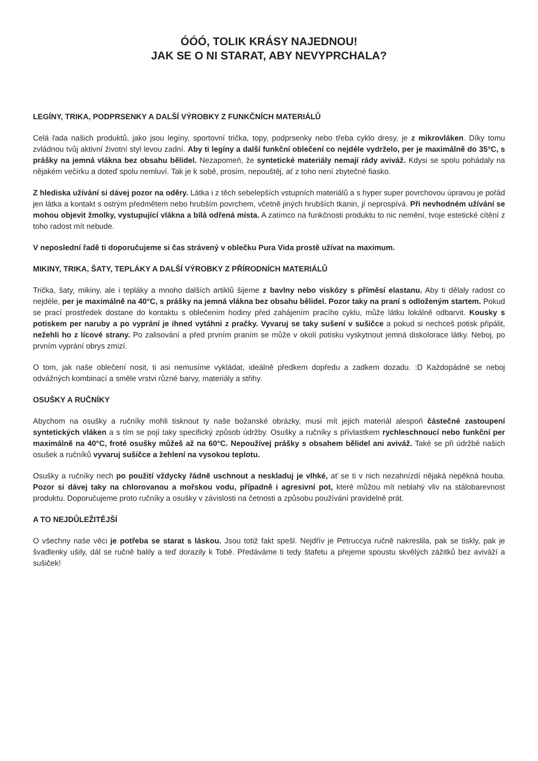ÓÓÓ, TOLIK KRÁSY NAJEDNOU!
JAK SE O NI STARAT, ABY NEVYPRCHALA?
LEGÍNY, TRIKA, PODPRSENKY A DALŠÍ VÝROBKY Z FUNKČNÍCH MATERIÁLŮ
Celá řada našich produktů, jako jsou legíny, sportovní trička, topy, podprsenky nebo třeba cyklo dresy, je z mikro­vláken. Díky tomu zvládnou tvůj aktivní životní styl levou zadní. Aby ti legíny a další funkční oblečení co nejdéle vydrželo, per je maximálně do 35°C, s prášky na jemná vlákna bez obsahu bělidel. Nezapomeň, že syntetické materiály nemají rády aviváž. Kdysi se spolu pohádaly na nějakém večírku a doteď spolu nemluví. Tak je k sobě, prosím, nepouštěj, ať z toho není zbytečné fiasko.
Z hlediska užívání si dávej pozor na oděry. Látka i z těch sebelepších vstupních materiálů a s hyper super povrcho­vou úpravou je pořád jen látka a kontakt s ostrým předmětem nebo hrubším povrchem, včetně jiných hrubších tkanin, jí neprospívá. Při nevhodném užívání se mohou objevit žmolky, vystupující vlákna a bílá odřená místa. A zatímco na funkčnosti produktu to nic nemění, tvoje estetické cítění z toho radost mít nebude.
V neposlední řadě ti doporučujeme si čas strávený v oblečku Pura Vida prostě užívat na maximum.
MIKINY, TRIKA, ŠATY, TEPLÁKY A DALŠÍ VÝROBKY Z PŘÍRODNÍCH MATERIÁLŮ
Trička, šaty, mikiny, ale i tepláky a mnoho dalších artiklů šijeme z bavlny nebo viskózy s příměsí elastanu. Aby ti děla­ly radost co nejdéle, per je maximálně na 40°C, s prášky na jemná vlákna bez obsahu bělidel. Pozor taky na praní s odloženým startem. Pokud se prací prostředek dostane do kontaktu s oblečením hodiny před zahájením pracího cyklu, může látku lokálně odbarvit. Kousky s potiskem per naruby a po vyprání je ihned vytáhni z pračky. Vyvaruj se taky sušení v sušičce a pokud si nechceš potisk připálit, nežehli ho z lícové strany. Po zalisování a před prvním praním se může v okolí potisku vyskytnout jemná diskolorace látky. Neboj, po prvním vyprání obrys zmizí.
O tom, jak naše oblečení nosit, ti asi nemusíme vykládat, ideálně předkem dopředu a zadkem dozadu. :D Každopádně se neboj odvážných kombinací a směle vrstvi různé barvy, materiály a střihy.
OSUŠKY A RUČNÍKY
Abychom na osušky a ručníky mohli tisknout ty naše božanské obrázky, musí mít jejich materiál alespoň částečné zastoupení syntetických vláken a s tím se pojí taky specifický způsob údržby. Osušky a ručníky s přívlastkem rych­leschnoucí nebo funkční per maximálně na 40°C, froté osušky můžeš až na 60°C. Nepoužívej prášky s obsahem bělidel ani aviváž. Také se při údržbě našich osušek a ručníků vyvaruj sušičce a žehlení na vysokou teplotu.
Osušky a ručníky nech po použití vždycky řádně uschnout a neskladuj je vlhké, ať se ti v nich nezahnízdí nějaká nepěkná houba. Pozor si dávej taky na chlorovanou a mořskou vodu, případně i agresivní pot, které můžou mít neblahý vliv na stálobarevnost produktu. Doporučujeme proto ručníky a osušky v závislosti na četnosti a způsobu po­užívání pravidelně prát.
A TO NEJDŮLEŽITĚJŠÍ
O všechny naše věci je potřeba se starat s láskou. Jsou totiž fakt spešl. Nejdřív je Petruccya ručně nakreslila, pak se tiskly, pak je švadlenky ušily, dál se ručně balily a teď dorazily k Tobě. Předáváme ti tedy štafetu a přejeme spoustu skvělých zážitků bez aviváží a sušiček!